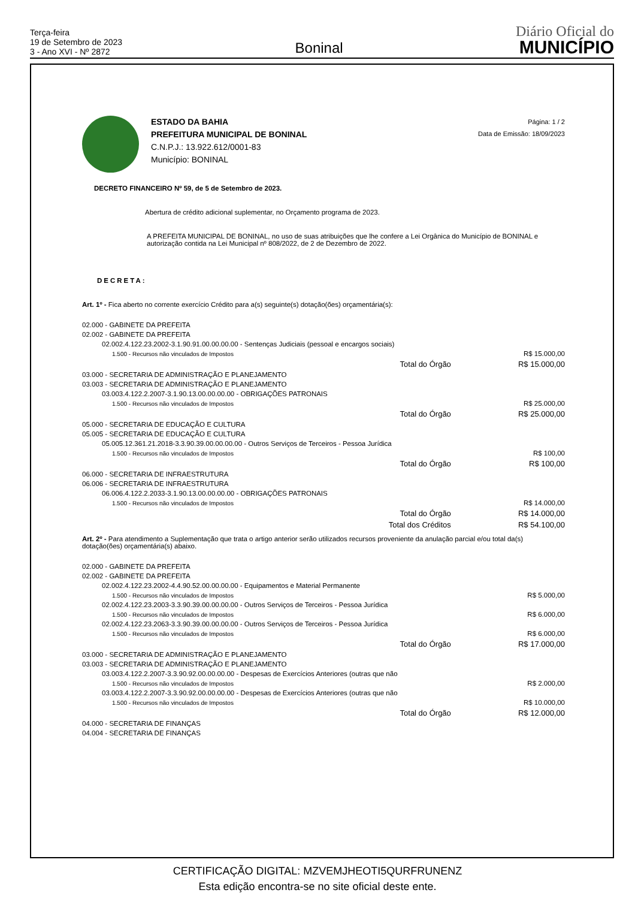Terça-feira
19 de Setembro de 2023
3 - Ano XVI - Nº 2872
Boninal
Diário Oficial do
MUNICÍPIO
ESTADO DA BAHIA
PREFEITURA MUNICIPAL DE BONINAL
C.N.P.J.: 13.922.612/0001-83
Município: BONINAL
Página: 1 / 2
Data de Emissão: 18/09/2023
DECRETO FINANCEIRO Nº 59, de 5 de Setembro de 2023.
Abertura de crédito adicional suplementar, no Orçamento programa de 2023.
A PREFEITA MUNICIPAL DE BONINAL, no uso de suas atribuições que lhe confere a Lei Orgânica do Município de BONINAL e autorização contida na Lei Municipal nº 808/2022, de 2 de Dezembro de 2022.
DECRETA:
Art. 1º - Fica aberto no corrente exercício Crédito para a(s) seguinte(s) dotação(ões) orçamentária(s):
| 02.000 - GABINETE DA PREFEITA | | |
| 02.002 - GABINETE DA PREFEITA | | |
| 02.002.4.122.23.2002-3.1.90.91.00.00.00.00 - Sentenças Judiciais (pessoal e encargos sociais) | | |
| 1.500 - Recursos não vinculados de Impostos | | R$ 15.000,00 |
| | Total do Órgão | R$ 15.000,00 |
| 03.000 - SECRETARIA DE ADMINISTRAÇÃO E PLANEJAMENTO | | |
| 03.003 - SECRETARIA DE ADMINISTRAÇÃO E PLANEJAMENTO | | |
| 03.003.4.122.2.2007-3.1.90.13.00.00.00.00 - OBRIGAÇÕES PATRONAIS | | |
| 1.500 - Recursos não vinculados de Impostos | | R$ 25.000,00 |
| | Total do Órgão | R$ 25.000,00 |
| 05.000 - SECRETARIA DE EDUCAÇÃO E CULTURA | | |
| 05.005 - SECRETARIA DE EDUCAÇÃO E CULTURA | | |
| 05.005.12.361.21.2018-3.3.90.39.00.00.00.00 - Outros Serviços de Terceiros - Pessoa Jurídica | | |
| 1.500 - Recursos não vinculados de Impostos | | R$ 100,00 |
| | Total do Órgão | R$ 100,00 |
| 06.000 - SECRETARIA DE INFRAESTRUTURA | | |
| 06.006 - SECRETARIA DE INFRAESTRUTURA | | |
| 06.006.4.122.2.2033-3.1.90.13.00.00.00.00 - OBRIGAÇÕES PATRONAIS | | |
| 1.500 - Recursos não vinculados de Impostos | | R$ 14.000,00 |
| | Total do Órgão | R$ 14.000,00 |
| | Total dos Créditos | R$ 54.100,00 |
Art. 2º - Para atendimento a Suplementação que trata o artigo anterior serão utilizados recursos proveniente da anulação parcial e/ou total da(s) dotação(ões) orçamentária(s) abaixo.
| 02.000 - GABINETE DA PREFEITA | | |
| 02.002 - GABINETE DA PREFEITA | | |
| 02.002.4.122.23.2002-4.4.90.52.00.00.00.00 - Equipamentos e Material Permanente | | |
| 1.500 - Recursos não vinculados de Impostos | | R$ 5.000,00 |
| 02.002.4.122.23.2003-3.3.90.39.00.00.00.00 - Outros Serviços de Terceiros - Pessoa Jurídica | | |
| 1.500 - Recursos não vinculados de Impostos | | R$ 6.000,00 |
| 02.002.4.122.23.2063-3.3.90.39.00.00.00.00 - Outros Serviços de Terceiros - Pessoa Jurídica | | |
| 1.500 - Recursos não vinculados de Impostos | | R$ 6.000,00 |
| | Total do Órgão | R$ 17.000,00 |
| 03.000 - SECRETARIA DE ADMINISTRAÇÃO E PLANEJAMENTO | | |
| 03.003 - SECRETARIA DE ADMINISTRAÇÃO E PLANEJAMENTO | | |
| 03.003.4.122.2.2007-3.3.90.92.00.00.00.00 - Despesas de Exercícios Anteriores (outras que não | | |
| 1.500 - Recursos não vinculados de Impostos | | R$ 2.000,00 |
| 03.003.4.122.2.2007-3.3.90.92.00.00.00.00 - Despesas de Exercícios Anteriores (outras que não | | |
| 1.500 - Recursos não vinculados de Impostos | | R$ 10.000,00 |
| | Total do Órgão | R$ 12.000,00 |
| 04.000 - SECRETARIA DE FINANÇAS | | |
| 04.004 - SECRETARIA DE FINANÇAS | | |
CERTIFICAÇÃO DIGITAL: MZVEMJHEOTI5QURFRUNENZ
Esta edição encontra-se no site oficial deste ente.